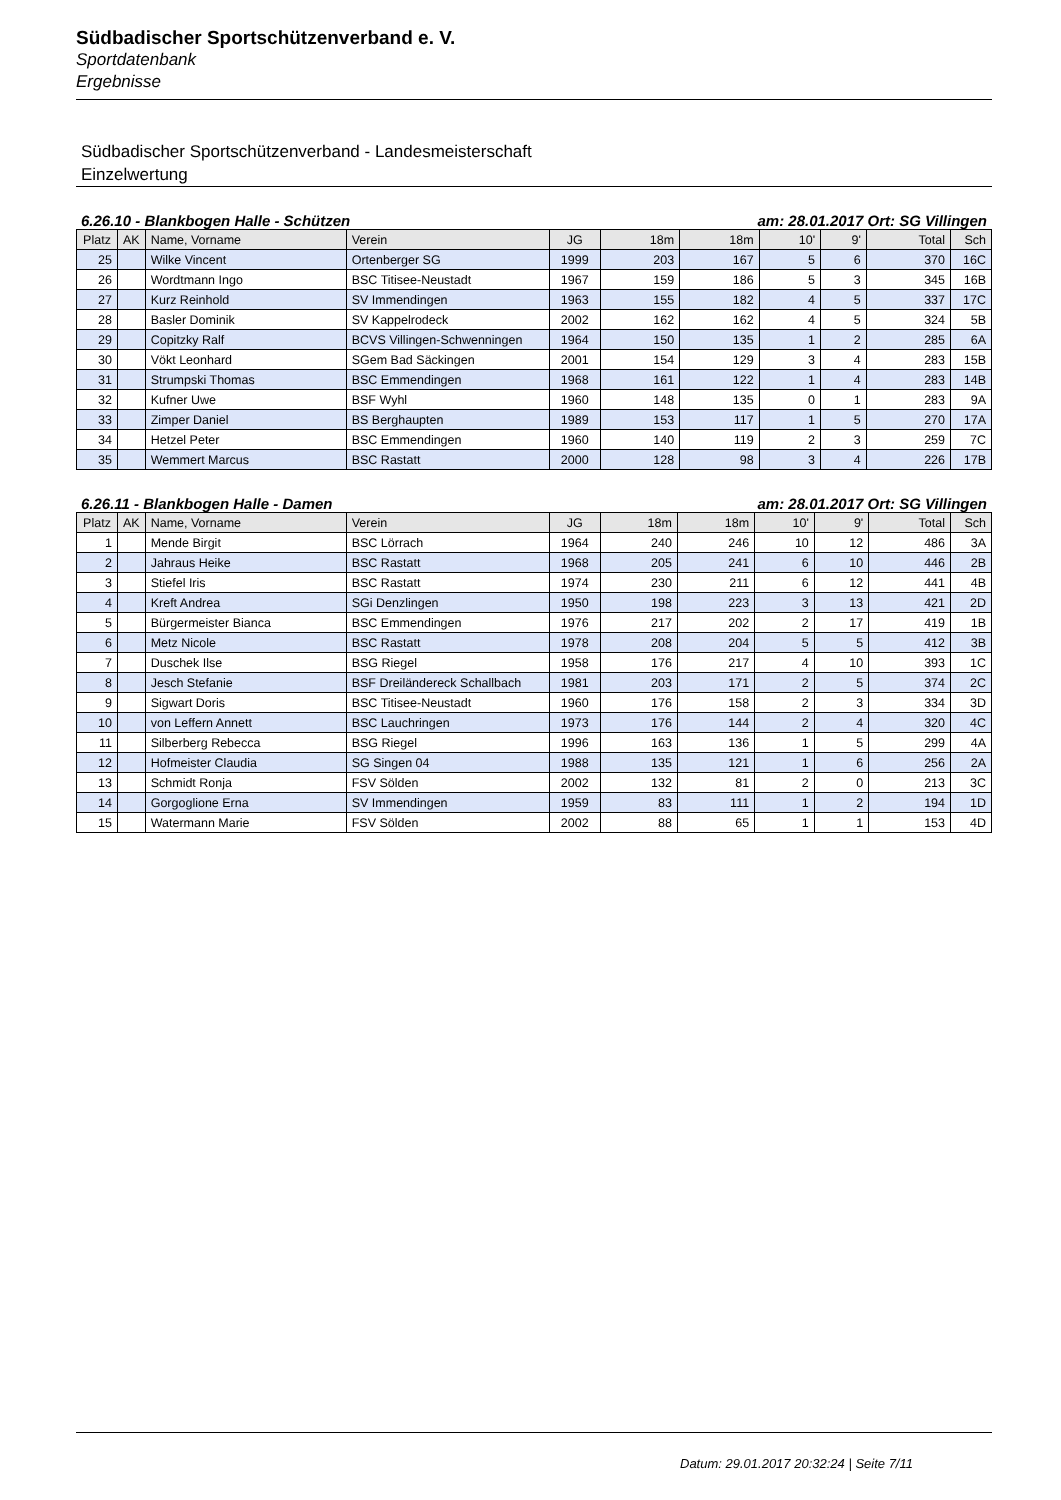Südbadischer Sportschützenverband e. V.
Sportdatenbank
Ergebnisse
Südbadischer Sportschützenverband - Landesmeisterschaft
Einzelwertung
6.26.10 - Blankbogen Halle - Schützen am: 28.01.2017 Ort: SG Villingen
| Platz | AK | Name, Vorname | Verein | JG | 18m | 18m | 10' | 9' | Total | Sch |
| --- | --- | --- | --- | --- | --- | --- | --- | --- | --- | --- |
| 25 | | Wilke Vincent | Ortenberger SG | 1999 | 203 | 167 | 5 | 6 | 370 | 16C |
| 26 | | Wordtmann Ingo | BSC Titisee-Neustadt | 1967 | 159 | 186 | 5 | 3 | 345 | 16B |
| 27 | | Kurz Reinhold | SV Immendingen | 1963 | 155 | 182 | 4 | 5 | 337 | 17C |
| 28 | | Basler Dominik | SV Kappelrodeck | 2002 | 162 | 162 | 4 | 5 | 324 | 5B |
| 29 | | Copitzky Ralf | BCVS Villingen-Schwenningen | 1964 | 150 | 135 | 1 | 2 | 285 | 6A |
| 30 | | Vökt Leonhard | SGem Bad Säckingen | 2001 | 154 | 129 | 3 | 4 | 283 | 15B |
| 31 | | Strumpski Thomas | BSC Emmendingen | 1968 | 161 | 122 | 1 | 4 | 283 | 14B |
| 32 | | Kufner Uwe | BSF Wyhl | 1960 | 148 | 135 | 0 | 1 | 283 | 9A |
| 33 | | Zimper Daniel | BS Berghaupten | 1989 | 153 | 117 | 1 | 5 | 270 | 17A |
| 34 | | Hetzel Peter | BSC Emmendingen | 1960 | 140 | 119 | 2 | 3 | 259 | 7C |
| 35 | | Wemmert Marcus | BSC Rastatt | 2000 | 128 | 98 | 3 | 4 | 226 | 17B |
6.26.11 - Blankbogen Halle - Damen am: 28.01.2017 Ort: SG Villingen
| Platz | AK | Name, Vorname | Verein | JG | 18m | 18m | 10' | 9' | Total | Sch |
| --- | --- | --- | --- | --- | --- | --- | --- | --- | --- | --- |
| 1 | | Mende Birgit | BSC Lörrach | 1964 | 240 | 246 | 10 | 12 | 486 | 3A |
| 2 | | Jahraus Heike | BSC Rastatt | 1968 | 205 | 241 | 6 | 10 | 446 | 2B |
| 3 | | Stiefel Iris | BSC Rastatt | 1974 | 230 | 211 | 6 | 12 | 441 | 4B |
| 4 | | Kreft Andrea | SGi Denzlingen | 1950 | 198 | 223 | 3 | 13 | 421 | 2D |
| 5 | | Bürgermeister Bianca | BSC Emmendingen | 1976 | 217 | 202 | 2 | 17 | 419 | 1B |
| 6 | | Metz Nicole | BSC Rastatt | 1978 | 208 | 204 | 5 | 5 | 412 | 3B |
| 7 | | Duschek Ilse | BSG Riegel | 1958 | 176 | 217 | 4 | 10 | 393 | 1C |
| 8 | | Jesch Stefanie | BSF Dreiländereck Schallbach | 1981 | 203 | 171 | 2 | 5 | 374 | 2C |
| 9 | | Sigwart Doris | BSC Titisee-Neustadt | 1960 | 176 | 158 | 2 | 3 | 334 | 3D |
| 10 | | von Leffern Annett | BSC Lauchringen | 1973 | 176 | 144 | 2 | 4 | 320 | 4C |
| 11 | | Silberberg Rebecca | BSG Riegel | 1996 | 163 | 136 | 1 | 5 | 299 | 4A |
| 12 | | Hofmeister Claudia | SG Singen 04 | 1988 | 135 | 121 | 1 | 6 | 256 | 2A |
| 13 | | Schmidt Ronja | FSV Sölden | 2002 | 132 | 81 | 2 | 0 | 213 | 3C |
| 14 | | Gorgoglione Erna | SV Immendingen | 1959 | 83 | 111 | 1 | 2 | 194 | 1D |
| 15 | | Watermann Marie | FSV Sölden | 2002 | 88 | 65 | 1 | 1 | 153 | 4D |
Datum: 29.01.2017 20:32:24 | Seite 7/11